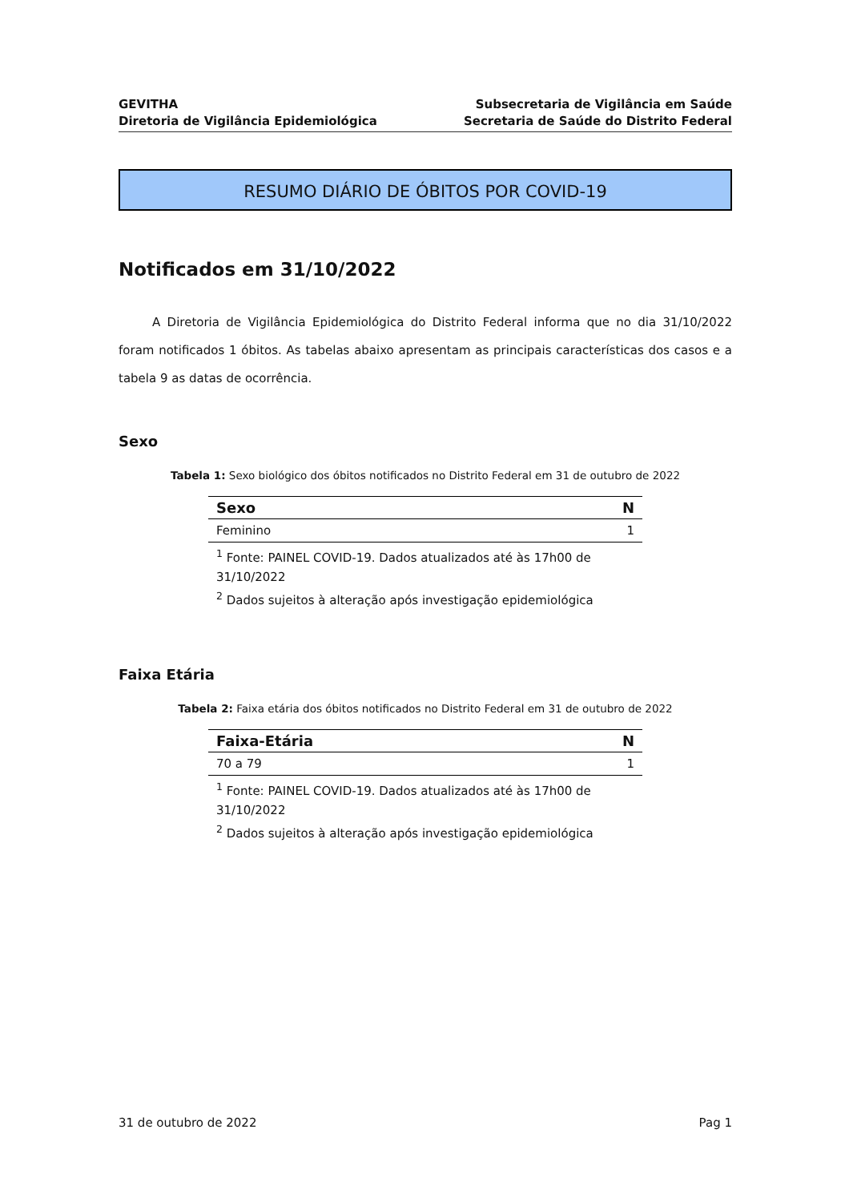GEVITHA
Diretoria de Vigilância Epidemiológica
Subsecretaria de Vigilância em Saúde
Secretaria de Saúde do Distrito Federal
RESUMO DIÁRIO DE ÓBITOS POR COVID-19
Notificados em 31/10/2022
A Diretoria de Vigilância Epidemiológica do Distrito Federal informa que no dia 31/10/2022 foram notificados 1 óbitos. As tabelas abaixo apresentam as principais características dos casos e a tabela 9 as datas de ocorrência.
Sexo
Tabela 1: Sexo biológico dos óbitos notificados no Distrito Federal em 31 de outubro de 2022
| Sexo | N |
| --- | --- |
| Feminino | 1 |
<sup>1</sup> Fonte: PAINEL COVID-19. Dados atualizados até às 17h00 de 31/10/2022
<sup>2</sup> Dados sujeitos à alteração após investigação epidemiológica
Faixa Etária
Tabela 2: Faixa etária dos óbitos notificados no Distrito Federal em 31 de outubro de 2022
| Faixa-Etária | N |
| --- | --- |
| 70 a 79 | 1 |
<sup>1</sup> Fonte: PAINEL COVID-19. Dados atualizados até às 17h00 de 31/10/2022
<sup>2</sup> Dados sujeitos à alteração após investigação epidemiológica
31 de outubro de 2022 Pag 1